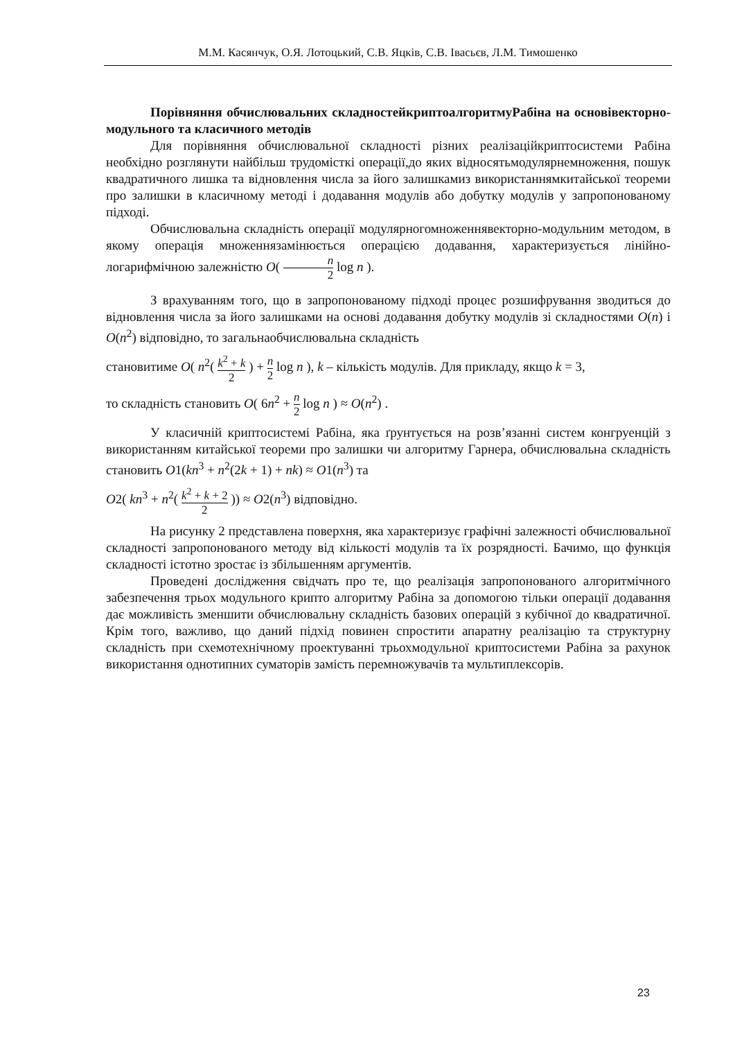М.М. Касянчук, О.Я. Лотоцький, С.В. Яцків, С.В. Івасьєв, Л.М. Тимошенко
Порівняння обчислювальних складностейкриптоалгоритмуРабіна на основівекторно-модульного та класичного методів
Для порівняння обчислювальної складності різних реалізаційкриптосистеми Рабіна необхідно розглянути найбільш трудомісткі операції,до яких відносятьмодулярнемноження, пошук квадратичного лишка та відновлення числа за його залишкамиз використаннямкитайської теореми про залишки в класичному методі і додавання модулів або добутку модулів у запропонованому підході.
Обчислювальна складність операції модулярногомноженнявекторно-модульним методом, в якому операція множеннязамінюється операцією додавання, характеризується лінійно-логарифмічною залежністю O( n 2 log n ).
З врахуванням того, що в запропонованому підході процес розшифрування зводиться до відновлення числа за його залишками на основі додавання добутку модулів зі складностями O(n) і O(n<sup>2</sup>) відповідно, то загальнаобчислювальна складність
становитиме O( n<sup>2</sup>( k<sup>2</sup> + k 2 ) + n 2 log n ), k – кількість модулів. Для прикладу, якщо k = 3,
то складність становить O( 6n<sup>2</sup> + n 2 log n ) ≈ O(n<sup>2</sup>) .
У класичній криптосистемі Рабіна, яка ґрунтується на розв’язанні систем конгруенцій з використанням китайської теореми про залишки чи алгоритму Гарнера, обчислювальна складність становить O1(kn<sup>3</sup> + n<sup>2</sup>(2k + 1) + nk) ≈ O1(n<sup>3</sup>) та
O2( kn<sup>3</sup> + n<sup>2</sup>( k<sup>2</sup> + k + 2 2 )) ≈ O2(n<sup>3</sup>) відповідно.
На рисунку 2 представлена поверхня, яка характеризує графічні залежності обчислювальної складності запропонованого методу від кількості модулів та їх розрядності. Бачимо, що функція складності істотно зростає із збільшенням аргументів.
Проведені дослідження свідчать про те, що реалізація запропонованого алгоритмічного забезпечення трьох модульного крипто алгоритму Рабіна за допомогою тільки операції додавання дає можливість зменшити обчислювальну складність базових операцій з кубічної до квадратичної. Крім того, важливо, що даний підхід повинен спростити апаратну реалізацію та структурну складність при схемотехнічному проектуванні трьохмодульної криптосистеми Рабіна за рахунок використання однотипних суматорів замість перемножувачів та мультиплексорів.
23